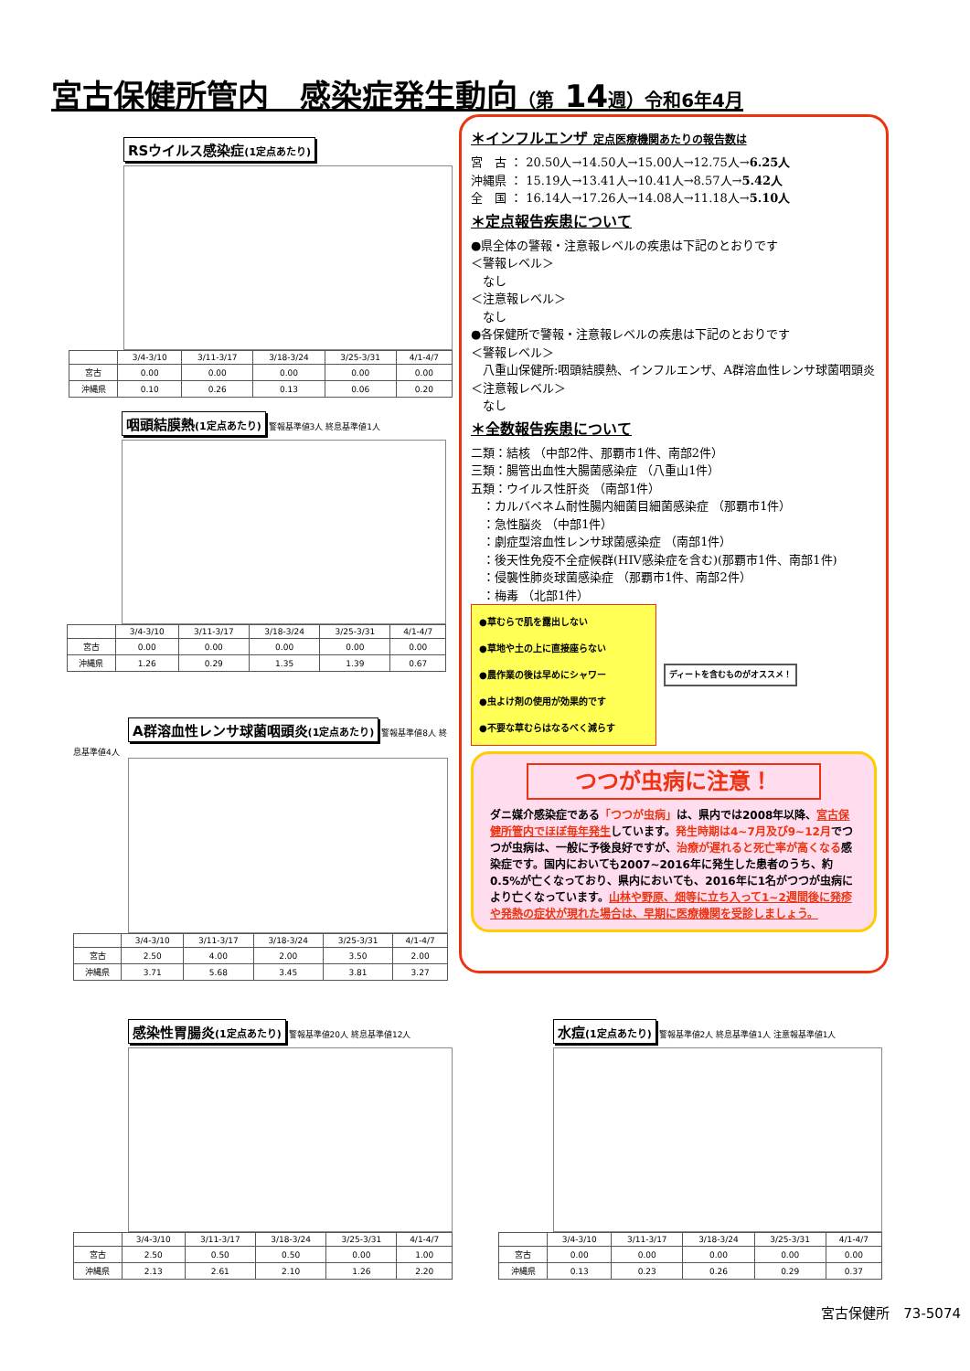宮古保健所管内　感染症発生動向（第 14週）令和6年4月
RSウイルス感染症(1定点あたり)
| | 3/4-3/10 | 3/11-3/17 | 3/18-3/24 | 3/25-3/31 | 4/1-4/7 |
| --- | --- | --- | --- | --- | --- |
| 宮古 | 0.00 | 0.00 | 0.00 | 0.00 | 0.00 |
| 沖縄県 | 0.10 | 0.26 | 0.13 | 0.06 | 0.20 |
咽頭結膜熱(1定点あたり)
警報基準値3人 終息基準値1人
| | 3/4-3/10 | 3/11-3/17 | 3/18-3/24 | 3/25-3/31 | 4/1-4/7 |
| --- | --- | --- | --- | --- | --- |
| 宮古 | 0.00 | 0.00 | 0.00 | 0.00 | 0.00 |
| 沖縄県 | 1.26 | 0.29 | 1.35 | 1.39 | 0.67 |
A群溶血性レンサ球菌咽頭炎(1定点あたり)
警報基準値8人 終息基準値4人
| | 3/4-3/10 | 3/11-3/17 | 3/18-3/24 | 3/25-3/31 | 4/1-4/7 |
| --- | --- | --- | --- | --- | --- |
| 宮古 | 2.50 | 4.00 | 2.00 | 3.50 | 2.00 |
| 沖縄県 | 3.71 | 5.68 | 3.45 | 3.81 | 3.27 |
＊インフルエンザ 定点医療機関あたりの報告数は
宮　古 ： 20.50人→14.50人→15.00人→12.75人→6.25人
沖縄県 ： 15.19人→13.41人→10.41人→8.57人→5.42人
全　国 ： 16.14人→17.26人→14.08人→11.18人→5.10人
＊定点報告疾患について
●県全体の警報・注意報レベルの疾患は下記のとおりです
＜警報レベル＞
　なし
＜注意報レベル＞
　なし
●各保健所で警報・注意報レベルの疾患は下記のとおりです
＜警報レベル＞
　八重山保健所:咽頭結膜熱、インフルエンザ、A群溶血性レンサ球菌咽頭炎
＜注意報レベル＞
　なし
＊全数報告疾患について
二類：結核 （中部2件、那覇市1件、南部2件）
三類：腸管出血性大腸菌感染症 （八重山1件）
五類：ウイルス性肝炎 （南部1件）
　：カルバペネム耐性腸内細菌目細菌感染症 （那覇市1件）
　：急性脳炎 （中部1件）
　：劇症型溶血性レンサ球菌感染症 （南部1件）
　：後天性免疫不全症候群(HIV感染症を含む)(那覇市1件、南部1件)
　：侵襲性肺炎球菌感染症 （那覇市1件、南部2件）
　：梅毒 （北部1件）
●草むらで肌を露出しない
●草地や土の上に直接座らない
●農作業の後は早めにシャワー
●虫よけ剤の使用が効果的です
●不要な草むらはなるべく減らす
ディートを含むものがオススメ！
つつが虫病に注意！
ダニ媒介感染症である「つつが虫病」は、県内では2008年以降、宮古保健所管内でほぼ毎年発生しています。発生時期は4~7月及び9~12月でつつが虫病は、一般に予後良好ですが、治療が遅れると死亡率が高くなる感染症です。国内においても2007~2016年に発生した患者のうち、約0.5%が亡くなっており、県内においても、2016年に1名がつつが虫病により亡くなっています。山林や野原、畑等に立ち入って1~2週間後に発疹や発熱の症状が現れた場合は、早期に医療機関を受診しましょう。
感染性胃腸炎(1定点あたり)
警報基準値20人 終息基準値12人
| | 3/4-3/10 | 3/11-3/17 | 3/18-3/24 | 3/25-3/31 | 4/1-4/7 |
| --- | --- | --- | --- | --- | --- |
| 宮古 | 2.50 | 0.50 | 0.50 | 0.00 | 1.00 |
| 沖縄県 | 2.13 | 2.61 | 2.10 | 1.26 | 2.20 |
水痘(1定点あたり)
警報基準値2人 終息基準値1人 注意報基準値1人
| | 3/4-3/10 | 3/11-3/17 | 3/18-3/24 | 3/25-3/31 | 4/1-4/7 |
| --- | --- | --- | --- | --- | --- |
| 宮古 | 0.00 | 0.00 | 0.00 | 0.00 | 0.00 |
| 沖縄県 | 0.13 | 0.23 | 0.26 | 0.29 | 0.37 |
宮古保健所　73-5074